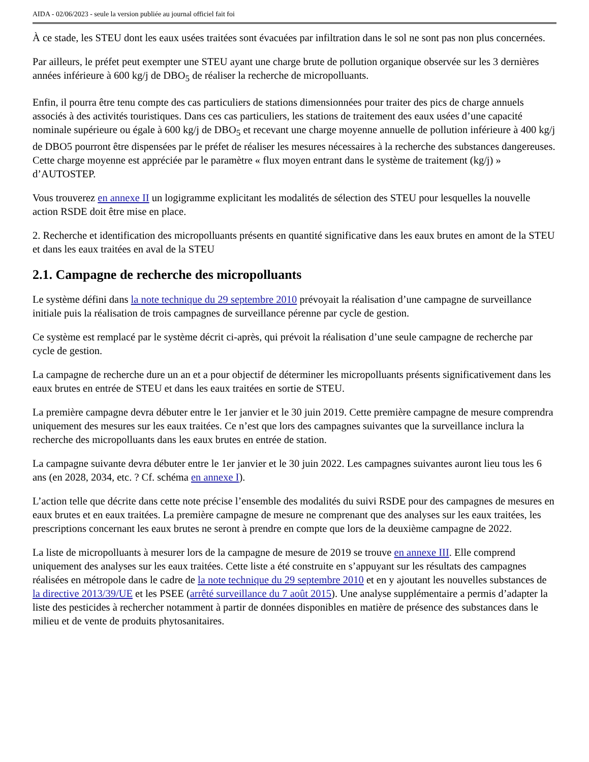AIDA - 02/06/2023 - seule la version publiée au journal officiel fait foi
À ce stade, les STEU dont les eaux usées traitées sont évacuées par infiltration dans le sol ne sont pas non plus concernées.
Par ailleurs, le préfet peut exempter une STEU ayant une charge brute de pollution organique observée sur les 3 dernières années inférieure à 600 kg/j de DBO<sub>5</sub> de réaliser la recherche de micropolluants.
Enfin, il pourra être tenu compte des cas particuliers de stations dimensionnées pour traiter des pics de charge annuels associés à des activités touristiques. Dans ces cas particuliers, les stations de traitement des eaux usées d’une capacité nominale supérieure ou égale à 600 kg/j de DBO<sub>5</sub> et recevant une charge moyenne annuelle de pollution inférieure à 400 kg/j de DBO5 pourront être dispensées par le préfet de réaliser les mesures nécessaires à la recherche des substances dangereuses. Cette charge moyenne est appréciée par le paramètre « flux moyen entrant dans le système de traitement (kg/j) » d’AUTOSTEP.
Vous trouverez en annexe II un logigramme explicitant les modalités de sélection des STEU pour lesquelles la nouvelle action RSDE doit être mise en place.
2. Recherche et identification des micropolluants présents en quantité significative dans les eaux brutes en amont de la STEU et dans les eaux traitées en aval de la STEU
2.1. Campagne de recherche des micropolluants
Le système défini dans la note technique du 29 septembre 2010 prévoyait la réalisation d’une campagne de surveillance initiale puis la réalisation de trois campagnes de surveillance pérenne par cycle de gestion.
Ce système est remplacé par le système décrit ci-après, qui prévoit la réalisation d’une seule campagne de recherche par cycle de gestion.
La campagne de recherche dure un an et a pour objectif de déterminer les micropolluants présents significativement dans les eaux brutes en entrée de STEU et dans les eaux traitées en sortie de STEU.
La première campagne devra débuter entre le 1er janvier et le 30 juin 2019. Cette première campagne de mesure comprendra uniquement des mesures sur les eaux traitées. Ce n’est que lors des campagnes suivantes que la surveillance inclura la recherche des micropolluants dans les eaux brutes en entrée de station.
La campagne suivante devra débuter entre le 1er janvier et le 30 juin 2022. Les campagnes suivantes auront lieu tous les 6 ans (en 2028, 2034, etc. ? Cf. schéma en annexe I).
L’action telle que décrite dans cette note précise l’ensemble des modalités du suivi RSDE pour des campagnes de mesures en eaux brutes et en eaux traitées. La première campagne de mesure ne comprenant que des analyses sur les eaux traitées, les prescriptions concernant les eaux brutes ne seront à prendre en compte que lors de la deuxième campagne de 2022.
La liste de micropolluants à mesurer lors de la campagne de mesure de 2019 se trouve en annexe III. Elle comprend uniquement des analyses sur les eaux traitées. Cette liste a été construite en s’appuyant sur les résultats des campagnes réalisées en métropole dans le cadre de la note technique du 29 septembre 2010 et en y ajoutant les nouvelles substances de la directive 2013/39/UE et les PSEE (arrêté surveillance du 7 août 2015). Une analyse supplémentaire a permis d’adapter la liste des pesticides à rechercher notamment à partir de données disponibles en matière de présence des substances dans le milieu et de vente de produits phytosanitaires.